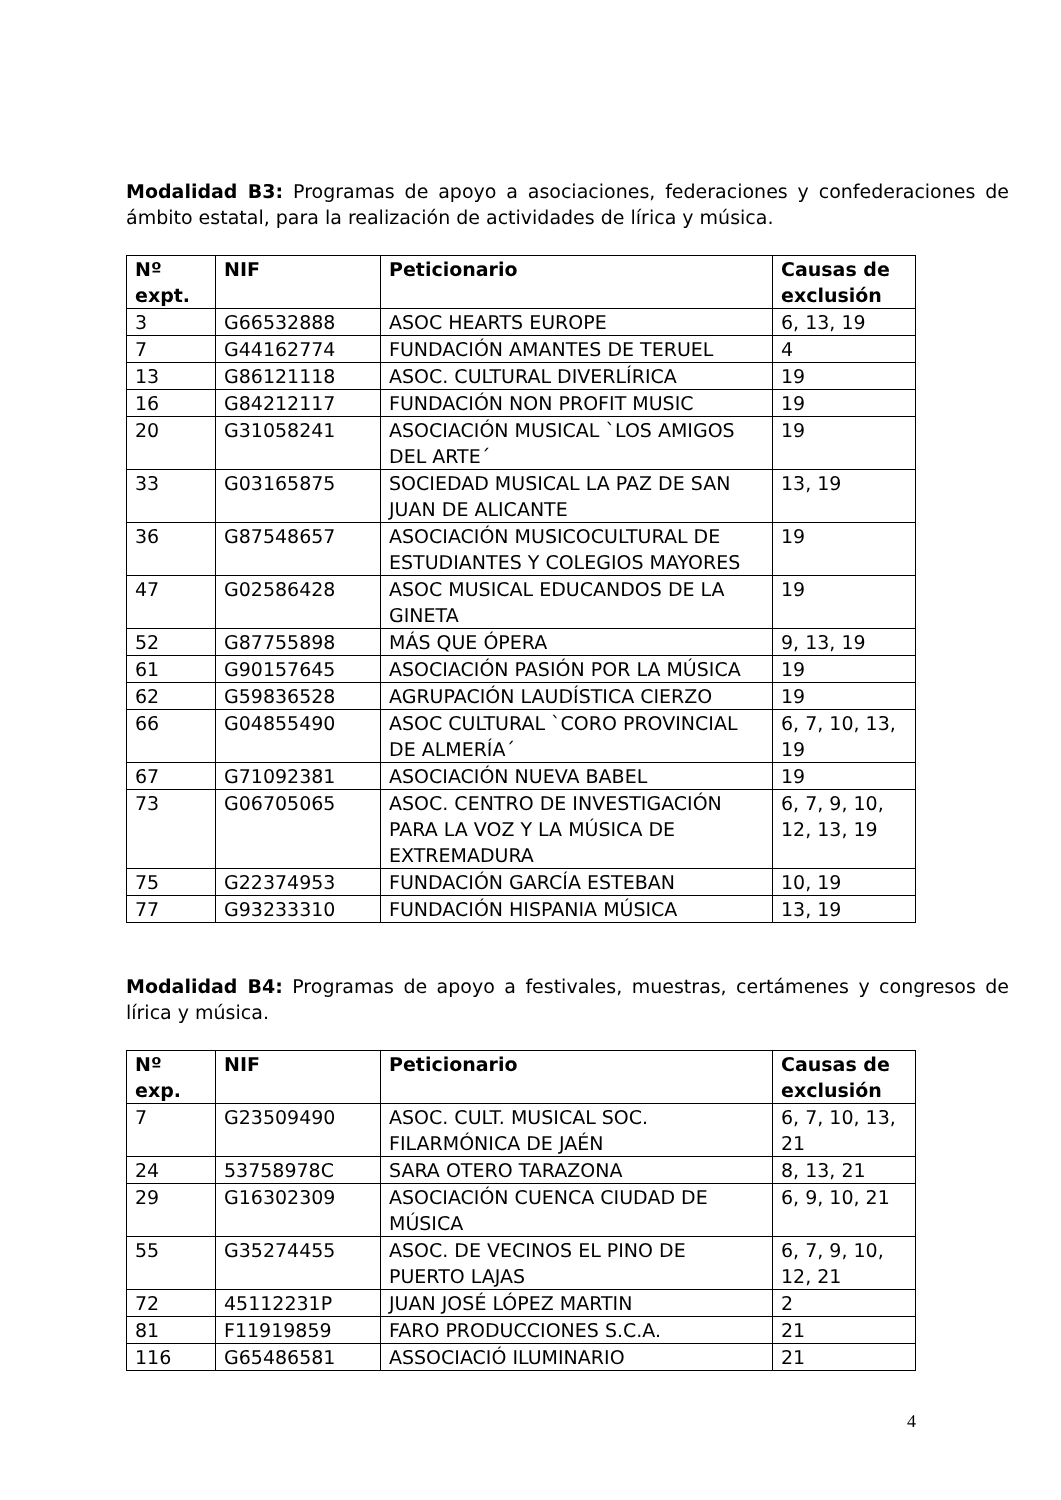Modalidad B3: Programas de apoyo a asociaciones, federaciones y confederaciones de ámbito estatal, para la realización de actividades de lírica y música.
| Nº expt. | NIF | Peticionario | Causas de exclusión |
| --- | --- | --- | --- |
| 3 | G66532888 | ASOC HEARTS EUROPE | 6, 13, 19 |
| 7 | G44162774 | FUNDACIÓN AMANTES DE TERUEL | 4 |
| 13 | G86121118 | ASOC. CULTURAL DIVERLÍRICA | 19 |
| 16 | G84212117 | FUNDACIÓN NON PROFIT MUSIC | 19 |
| 20 | G31058241 | ASOCIACIÓN MUSICAL `LOS AMIGOS DEL ARTE´ | 19 |
| 33 | G03165875 | SOCIEDAD MUSICAL LA PAZ DE SAN JUAN DE ALICANTE | 13, 19 |
| 36 | G87548657 | ASOCIACIÓN MUSICOCULTURAL DE ESTUDIANTES Y COLEGIOS MAYORES | 19 |
| 47 | G02586428 | ASOC MUSICAL EDUCANDOS DE LA GINETA | 19 |
| 52 | G87755898 | MÁS QUE ÓPERA | 9, 13, 19 |
| 61 | G90157645 | ASOCIACIÓN PASIÓN POR LA MÚSICA | 19 |
| 62 | G59836528 | AGRUPACIÓN LAUDÍSTICA CIERZO | 19 |
| 66 | G04855490 | ASOC CULTURAL `CORO PROVINCIAL DE ALMERÍA´ | 6, 7, 10, 13, 19 |
| 67 | G71092381 | ASOCIACIÓN NUEVA BABEL | 19 |
| 73 | G06705065 | ASOC. CENTRO DE INVESTIGACIÓN PARA LA VOZ Y LA MÚSICA DE EXTREMADURA | 6, 7, 9, 10, 12, 13, 19 |
| 75 | G22374953 | FUNDACIÓN GARCÍA ESTEBAN | 10, 19 |
| 77 | G93233310 | FUNDACIÓN HISPANIA MÚSICA | 13, 19 |
Modalidad B4: Programas de apoyo a festivales, muestras, certámenes y congresos de lírica y música.
| Nº exp. | NIF | Peticionario | Causas de exclusión |
| --- | --- | --- | --- |
| 7 | G23509490 | ASOC. CULT. MUSICAL SOC. FILARMÓNICA DE JAÉN | 6, 7, 10, 13, 21 |
| 24 | 53758978C | SARA OTERO TARAZONA | 8, 13, 21 |
| 29 | G16302309 | ASOCIACIÓN CUENCA CIUDAD DE MÚSICA | 6, 9, 10, 21 |
| 55 | G35274455 | ASOC. DE VECINOS EL PINO DE PUERTO LAJAS | 6, 7, 9, 10, 12, 21 |
| 72 | 45112231P | JUAN JOSÉ LÓPEZ MARTIN | 2 |
| 81 | F11919859 | FARO PRODUCCIONES S.C.A. | 21 |
| 116 | G65486581 | ASSOCIACIÓ ILUMINARIO | 21 |
4